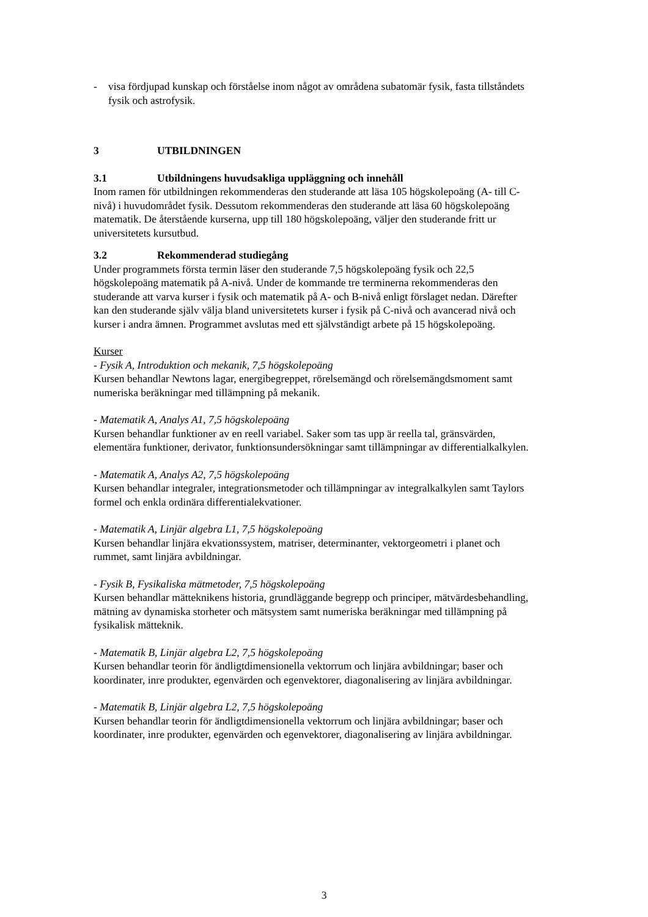- visa fördjupad kunskap och förståelse inom något av områdena subatomär fysik, fasta tillståndets fysik och astrofysik.
3 UTBILDNINGEN
3.1 Utbildningens huvudsakliga uppläggning och innehåll
Inom ramen för utbildningen rekommenderas den studerande att läsa 105 högskolepoäng (A- till C-nivå) i huvudområdet fysik. Dessutom rekommenderas den studerande att läsa 60 högskolepoäng matematik. De återstående kurserna, upp till 180 högskolepoäng, väljer den studerande fritt ur universitetets kursutbud.
3.2 Rekommenderad studiegång
Under programmets första termin läser den studerande 7,5 högskolepoäng fysik och 22,5 högskolepoäng matematik på A-nivå. Under de kommande tre terminerna rekommenderas den studerande att varva kurser i fysik och matematik på A- och B-nivå enligt förslaget nedan. Därefter kan den studerande själv välja bland universitetets kurser i fysik på C-nivå och avancerad nivå och kurser i andra ämnen. Programmet avslutas med ett självständigt arbete på 15 högskolepoäng.
Kurser
- Fysik A, Introduktion och mekanik, 7,5 högskolepoäng
Kursen behandlar Newtons lagar, energibegreppet, rörelsemängd och rörelsemängdsmoment samt numeriska beräkningar med tillämpning på mekanik.
- Matematik A, Analys A1, 7,5 högskolepoäng
Kursen behandlar funktioner av en reell variabel. Saker som tas upp är reella tal, gränsvärden, elementära funktioner, derivator, funktionsundersökningar samt tillämpningar av differentialkalkylen.
- Matematik A, Analys A2, 7,5 högskolepoäng
Kursen behandlar integraler, integrationsmetoder och tillämpningar av integralkalkylen samt Taylors formel och enkla ordinära differentialekvationer.
- Matematik A, Linjär algebra L1, 7,5 högskolepoäng
Kursen behandlar linjära ekvationssystem, matriser, determinanter, vektorgeometri i planet och rummet, samt linjära avbildningar.
- Fysik B, Fysikaliska mätmetoder, 7,5 högskolepoäng
Kursen behandlar mätteknikens historia, grundläggande begrepp och principer, mätvärdesbehandling, mätning av dynamiska storheter och mätsystem samt numeriska beräkningar med tillämpning på fysikalisk mätteknik.
- Matematik B, Linjär algebra L2, 7,5 högskolepoäng
Kursen behandlar teorin för ändligtdimensionella vektorrum och linjära avbildningar; baser och koordinater, inre produkter, egenvärden och egenvektorer, diagonalisering av linjära avbildningar.
- Matematik B, Linjär algebra L2, 7,5 högskolepoäng
Kursen behandlar teorin för ändligtdimensionella vektorrum och linjära avbildningar; baser och koordinater, inre produkter, egenvärden och egenvektorer, diagonalisering av linjära avbildningar.
3